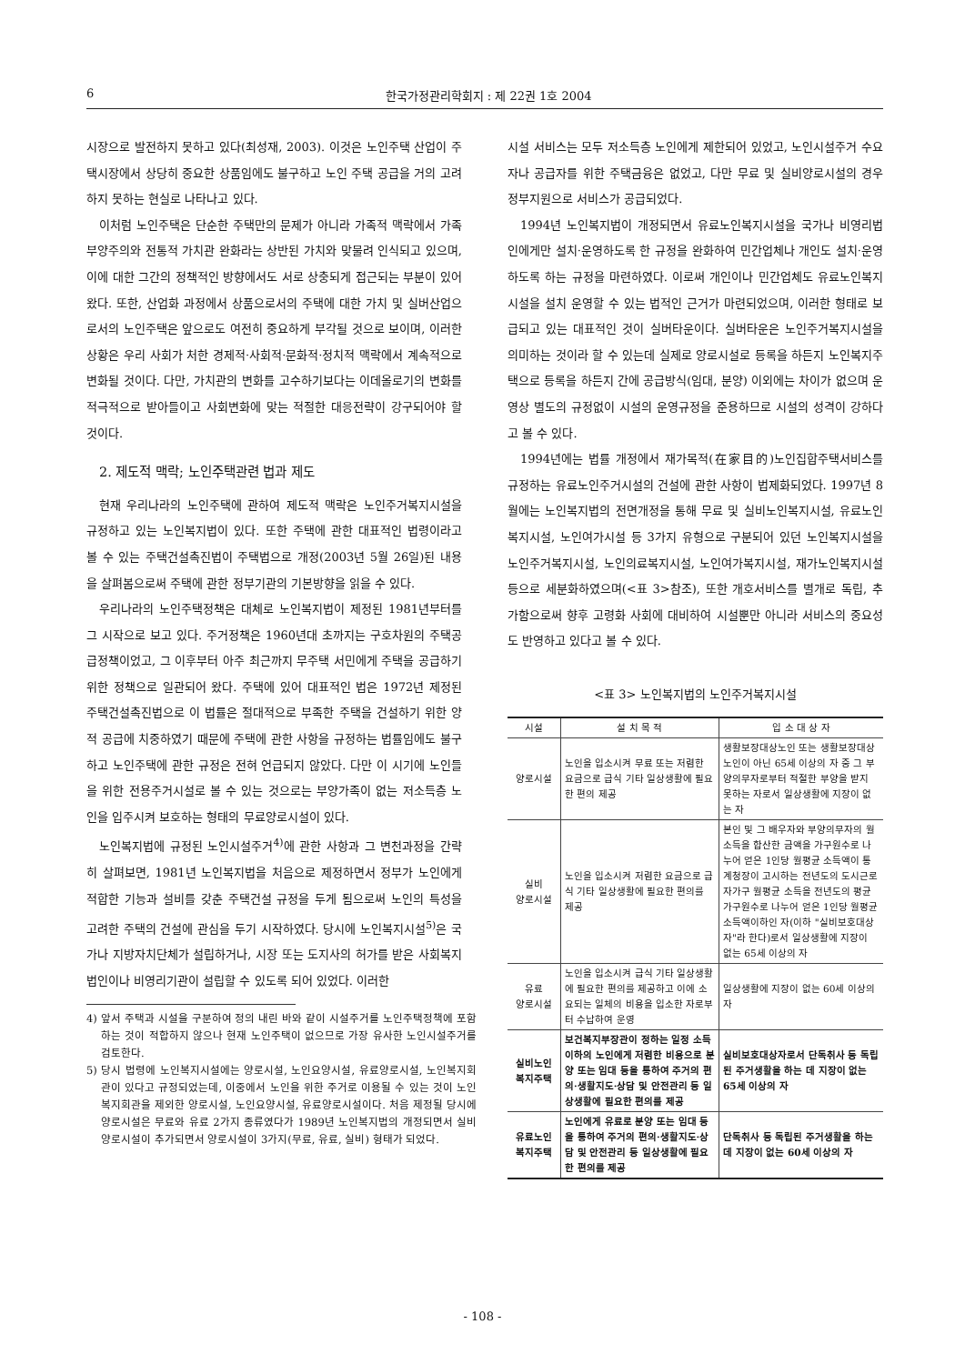6 한국가정관리학회지 : 제 22권 1호 2004
시장으로 발전하지 못하고 있다(최성재, 2003). 이것은 노인주택 산업이 주택시장에서 상당히 중요한 상품임에도 불구하고 노인 주택 공급을 거의 고려하지 못하는 현실로 나타나고 있다.
이처럼 노인주택은 단순한 주택만의 문제가 아니라 가족적 맥락에서 가족부양주의와 전통적 가치관 완화라는 상반된 가치와 맞물려 인식되고 있으며, 이에 대한 그간의 정책적인 방향에서도 서로 상충되게 접근되는 부분이 있어 왔다. 또한, 산업화 과정에서 상품으로서의 주택에 대한 가치 및 실버산업으로서의 노인주택은 앞으로도 여전히 중요하게 부각될 것으로 보이며, 이러한 상황은 우리 사회가 처한 경제적·사회적·문화적·정치적 맥락에서 계속적으로 변화될 것이다. 다만, 가치관의 변화를 고수하기보다는 이데올로기의 변화를 적극적으로 받아들이고 사회변화에 맞는 적절한 대응전략이 강구되어야 할 것이다.
2. 제도적 맥락; 노인주택관련 법과 제도
현재 우리나라의 노인주택에 관하여 제도적 맥락은 노인주거복지시설을 규정하고 있는 노인복지법이 있다. 또한 주택에 관한 대표적인 법령이라고 볼 수 있는 주택건설촉진법이 주택법으로 개정(2003년 5월 26일)된 내용을 살펴봄으로써 주택에 관한 정부기관의 기본방향을 읽을 수 있다.
우리나라의 노인주택정책은 대체로 노인복지법이 제정된 1981년부터를 그 시작으로 보고 있다. 주거정책은 1960년대 초까지는 구호차원의 주택공급정책이었고, 그 이후부터 아주 최근까지 무주택 서민에게 주택을 공급하기 위한 정책으로 일관되어 왔다. 주택에 있어 대표적인 법은 1972년 제정된 주택건설촉진법으로 이 법률은 절대적으로 부족한 주택을 건설하기 위한 양적 공급에 치중하였기 때문에 주택에 관한 사항을 규정하는 법률임에도 불구하고 노인주택에 관한 규정은 전혀 언급되지 않았다. 다만 이 시기에 노인들을 위한 전용주거시설로 볼 수 있는 것으로는 부양가족이 없는 저소득층 노인을 입주시켜 보호하는 형태의 무료양로시설이 있다.
노인복지법에 규정된 노인시설주거<sup>4)</sup>에 관한 사항과 그 변천과정을 간략히 살펴보면, 1981년 노인복지법을 처음으로 제정하면서 정부가 노인에게 적합한 기능과 설비를 갖춘 주택건설 규정을 두게 됨으로써 노인의 특성을 고려한 주택의 건설에 관심을 두기 시작하였다. 당시에 노인복지시설<sup>5)</sup>은 국가나 지방자치단체가 설립하거나, 시장 또는 도지사의 허가를 받은 사회복지법인이나 비영리기관이 설립할 수 있도록 되어 있었다. 이러한
4) 앞서 주택과 시설을 구분하여 정의 내린 바와 같이 시설주거를 노인주택정책에 포함하는 것이 적합하지 않으나 현재 노인주택이 없으므로 가장 유사한 노인시설주거를 검토한다.
5) 당시 법령에 노인복지시설에는 양로시설, 노인요양시설, 유료양로시설, 노인복지회관이 있다고 규정되었는데, 이중에서 노인을 위한 주거로 이용될 수 있는 것이 노인복지회관을 제외한 양로시설, 노인요양시설, 유료양로시설이다. 처음 제정될 당시에 양로시설은 무료와 유료 2가지 종류였다가 1989년 노인복지법의 개정되면서 실비양로시설이 추가되면서 양로시설이 3가지(무료, 유료, 실비) 형태가 되었다.
시설 서비스는 모두 저소득층 노인에게 제한되어 있었고, 노인시설주거 수요자나 공급자를 위한 주택금융은 없었고, 다만 무료 및 실비양로시설의 경우 정부지원으로 서비스가 공급되었다.
1994년 노인복지법이 개정되면서 유료노인복지시설을 국가나 비영리법인에게만 설치·운영하도록 한 규정을 완화하여 민간업체나 개인도 설치·운영하도록 하는 규정을 마련하였다. 이로써 개인이나 민간업체도 유료노인복지시설을 설치 운영할 수 있는 법적인 근거가 마련되었으며, 이러한 형태로 보급되고 있는 대표적인 것이 실버타운이다. 실버타운은 노인주거복지시설을 의미하는 것이라 할 수 있는데 실제로 양로시설로 등록을 하든지 노인복지주택으로 등록을 하든지 간에 공급방식(임대, 분양) 이외에는 차이가 없으며 운영상 별도의 규정없이 시설의 운영규정을 준용하므로 시설의 성격이 강하다고 볼 수 있다.
1994년에는 법률 개정에서 재가목적(在家目的)노인집합주택서비스를 규정하는 유료노인주거시설의 건설에 관한 사항이 법제화되었다. 1997년 8월에는 노인복지법의 전면개정을 통해 무료 및 실비노인복지시설, 유료노인복지시설, 노인여가시설 등 3가지 유형으로 구분되어 있던 노인복지시설을 노인주거복지시설, 노인의료복지시설, 노인여가복지시설, 재가노인복지시설 등으로 세분화하였으며(<표 3>참조), 또한 개호서비스를 별개로 독립, 추가함으로써 향후 고령화 사회에 대비하여 시설뿐만 아니라 서비스의 중요성도 반영하고 있다고 볼 수 있다.
<표 3> 노인복지법의 노인주거복지시설
| 시설 | 설 치 목 적 | 입 소 대 상 자 |
| --- | --- | --- |
| 양로시설 | 노인을 입소시켜 무료 또는 저렴한 요금으로 급식 기타 일상생활에 필요한 편의 제공 | 생활보장대상노인 또는 생활보장대상노인이 아닌 65세 이상의 자 중 그 부양의무자로부터 적절한 부양을 받지 못하는 자로서 일상생활에 지장이 없는 자 |
| 실비 양로시설 | 노인을 입소시켜 저렴한 요금으로 급식 기타 일상생활에 필요한 편의를 제공 | 본인 및 그 배우자와 부양의무자의 월소득을 합산한 금액을 가구원수로 나누어 얻은 1인당 월평균 소득액이 통계청장이 고시하는 전년도의 도시근로자가구 월평균 소득을 전년도의 평균 가구원수로 나누어 얻은 1인당 월평균 소득액이하인 자(이하 "실비보호대상자"라 한다)로서 일상생활에 지장이 없는 65세 이상의 자 |
| 유료 양로시설 | 노인을 입소시켜 급식 기타 일상생활에 필요한 편의를 제공하고 이에 소요되는 일체의 비용을 입소한 자로부터 수납하여 운영 | 일상생활에 지장이 없는 60세 이상의 자 |
| 실비노인 복지주택 | 보건복지부장관이 정하는 일정 소득이하의 노인에게 저렴한 비용으로 분양 또는 임대 등을 통하여 주거의 편의·생활지도·상담 및 안전관리 등 일상생활에 필요한 편의를 제공 | 실비보호대상자로서 단독취사 등 독립된 주거생활을 하는 데 지장이 없는 65세 이상의 자 |
| 유료노인 복지주택 | 노인에게 유료로 분양 또는 임대 등을 통하여 주거의 편의·생활지도·상담 및 안전관리 등 일상생활에 필요한 편의를 제공 | 단독취사 등 독립된 주거생활을 하는데 지장이 없는 60세 이상의 자 |
- 108 -